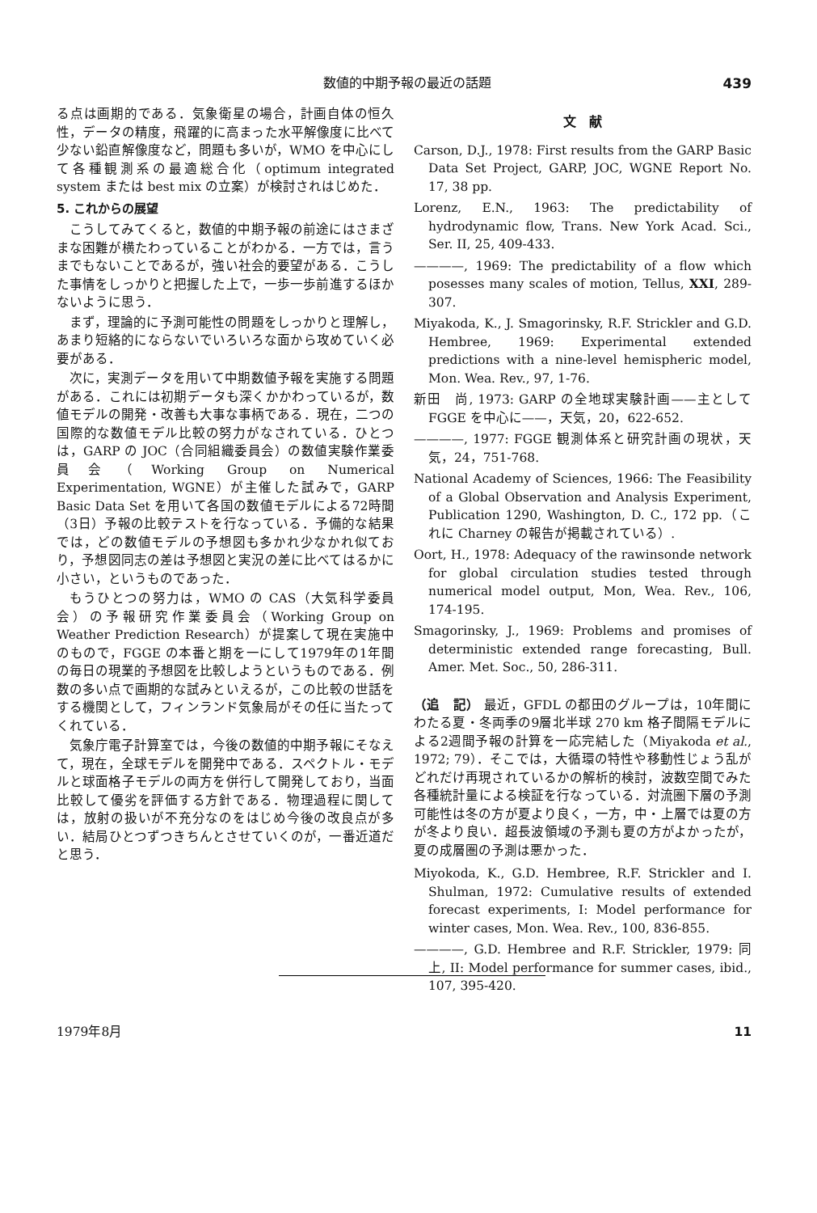数値的中期予報の最近の話題 439
る点は画期的である．気象衛星の場合，計画自体の恒久性，データの精度，飛躍的に高まった水平解像度に比べて少ない鉛直解像度など，問題も多いが，WMO を中心にして各種観測系の最適総合化（optimum integrated system または best mix の立案）が検討されはじめた．
5. これからの展望
こうしてみてくると，数値的中期予報の前途にはさまざまな困難が横たわっていることがわかる．一方では，言うまでもないことであるが，強い社会的要望がある．こうした事情をしっかりと把握した上で，一歩一歩前進するほかないように思う．
まず，理論的に予測可能性の問題をしっかりと理解し，あまり短絡的にならないでいろいろな面から攻めていく必要がある．
次に，実測データを用いて中期数値予報を実施する問題がある．これには初期データも深くかかわっているが，数値モデルの開発・改善も大事な事柄である．現在，二つの国際的な数値モデル比較の努力がなされている．ひとつは，GARP の JOC（合同組織委員会）の数値実験作業委員会（Working Group on Numerical Experimentation, WGNE）が主催した試みで，GARP Basic Data Set を用いて各国の数値モデルによる72時間（3日）予報の比較テストを行なっている．予備的な結果では，どの数値モデルの予想図も多かれ少なかれ似ており，予想図同志の差は予想図と実況の差に比べてはるかに小さい，というものであった．
もうひとつの努力は，WMO の CAS（大気科学委員会）の予報研究作業委員会（Working Group on Weather Prediction Research）が提案して現在実施中のもので，FGGE の本番と期を一にして1979年の1年間の毎日の現業的予想図を比較しようというものである．例数の多い点で画期的な試みといえるが，この比較の世話をする機関として，フィンランド気象局がその任に当たってくれている．
気象庁電子計算室では，今後の数値的中期予報にそなえて，現在，全球モデルを開発中である．スペクトル・モデルと球面格子モデルの両方を併行して開発しており，当面比較して優劣を評価する方針である．物理過程に関しては，放射の扱いが不充分なのをはじめ今後の改良点が多い．結局ひとつずつきちんとさせていくのが，一番近道だと思う．
文　献
Carson, D.J., 1978: First results from the GARP Basic Data Set Project, GARP, JOC, WGNE Report No. 17, 38 pp.
Lorenz, E.N., 1963: The predictability of hydrodynamic flow, Trans. New York Acad. Sci., Ser. II, 25, 409-433.
————, 1969: The predictability of a flow which posesses many scales of motion, Tellus, XXI, 289-307.
Miyakoda, K., J. Smagorinsky, R.F. Strickler and G.D. Hembree, 1969: Experimental extended predictions with a nine-level hemispheric model, Mon. Wea. Rev., 97, 1-76.
新田　尚, 1973: GARP の全地球実験計画——主として FGGE を中心に——，天気，20，622-652.
————, 1977: FGGE 観測体系と研究計画の現状，天気，24，751-768.
National Academy of Sciences, 1966: The Feasibility of a Global Observation and Analysis Experiment, Publication 1290, Washington, D. C., 172 pp.（これに Charney の報告が掲載されている）.
Oort, H., 1978: Adequacy of the rawinsonde network for global circulation studies tested through numerical model output, Mon, Wea. Rev., 106, 174-195.
Smagorinsky, J., 1969: Problems and promises of deterministic extended range forecasting, Bull. Amer. Met. Soc., 50, 286-311.
（追　記） 最近，GFDL の都田のグループは，10年間にわたる夏・冬両季の9層北半球 270 km 格子間隔モデルによる2週間予報の計算を一応完結した（Miyakoda et al., 1972; 79）．そこでは，大循環の特性や移動性じょう乱がどれだけ再現されているかの解析的検討，波数空間でみた各種統計量による検証を行なっている．対流圏下層の予測可能性は冬の方が夏より良く，一方，中・上層では夏の方が冬より良い．超長波領域の予測も夏の方がよかったが，夏の成層圏の予測は悪かった．
Miyokoda, K., G.D. Hembree, R.F. Strickler and I. Shulman, 1972: Cumulative results of extended forecast experiments, I: Model performance for winter cases, Mon. Wea. Rev., 100, 836-855.
————, G.D. Hembree and R.F. Strickler, 1979: 同上, II: Model performance for summer cases, ibid., 107, 395-420.
1979年8月 11